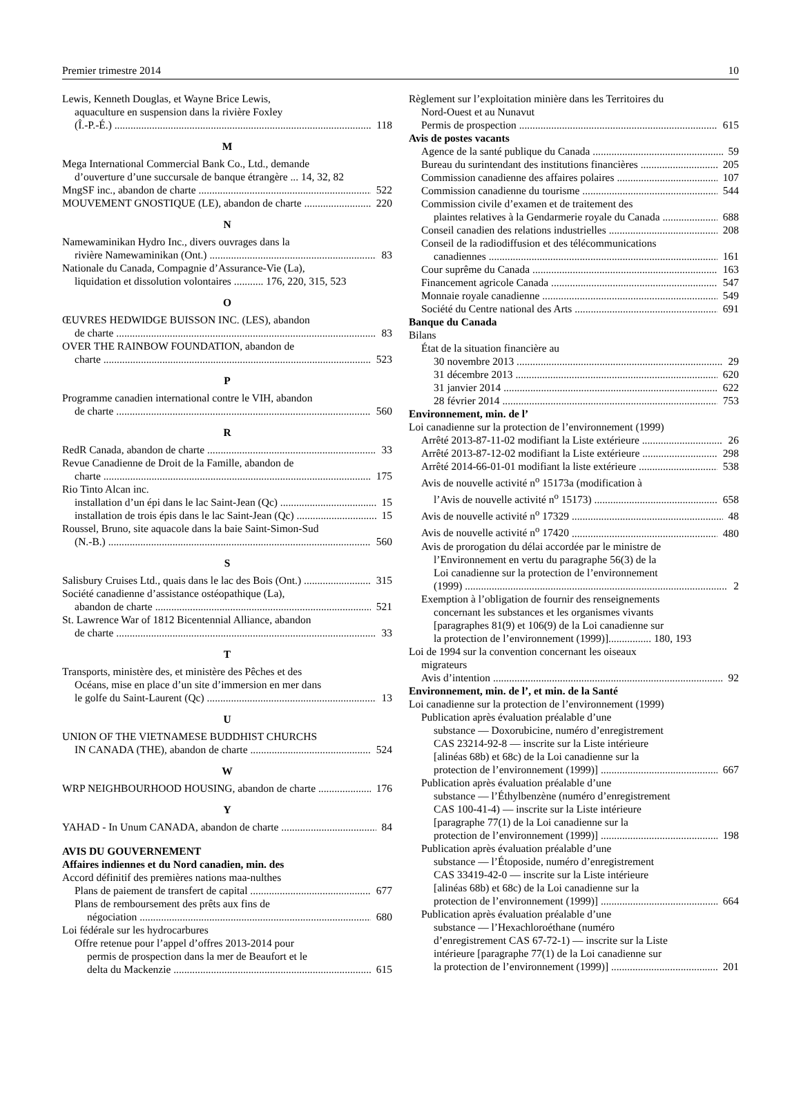Premier trimestre 2014 10
Lewis, Kenneth Douglas, et Wayne Brice Lewis,
aquaculture en suspension dans la rivière Foxley
(Î.-P.-É.) 118
M
Mega International Commercial Bank Co., Ltd., demande
d’ouverture d’une succursale de banque étrangère ... 14, 32, 82
MngSF inc., abandon de charte 522
MOUVEMENT GNOSTIQUE (LE), abandon de charte 220
N
Namewaminikan Hydro Inc., divers ouvrages dans la
rivière Namewaminikan (Ont.) 83
Nationale du Canada, Compagnie d’Assurance-Vie (La),
liquidation et dissolution volontaires ........... 176, 220, 315, 523
O
ŒUVRES HEDWIDGE BUISSON INC. (LES), abandon
de charte 83
OVER THE RAINBOW FOUNDATION, abandon de
charte 523
P
Programme canadien international contre le VIH, abandon
de charte 560
R
RedR Canada, abandon de charte 33
Revue Canadienne de Droit de la Famille, abandon de
charte 175
Rio Tinto Alcan inc.
installation d’un épi dans le lac Saint-Jean (Qc) 15
installation de trois épis dans le lac Saint-Jean (Qc) 15
Roussel, Bruno, site aquacole dans la baie Saint-Simon-Sud
(N.-B.) 560
S
Salisbury Cruises Ltd., quais dans le lac des Bois (Ont.) 315
Société canadienne d’assistance ostéopathique (La),
abandon de charte 521
St. Lawrence War of 1812 Bicentennial Alliance, abandon
de charte 33
T
Transports, ministère des, et ministère des Pêches et des
Océans, mise en place d’un site d’immersion en mer dans
le golfe du Saint-Laurent (Qc) 13
U
UNION OF THE VIETNAMESE BUDDHIST CHURCHS
IN CANADA (THE), abandon de charte 524
W
WRP NEIGHBOURHOOD HOUSING, abandon de charte 176
Y
YAHAD - In Unum CANADA, abandon de charte 84
AVIS DU GOUVERNEMENT
Affaires indiennes et du Nord canadien, min. des
Accord définitif des premières nations maa-nulthes
Plans de paiement de transfert de capital 677
Plans de remboursement des prêts aux fins de
négociation 680
Loi fédérale sur les hydrocarbures
Offre retenue pour l’appel d’offres 2013-2014 pour
permis de prospection dans la mer de Beaufort et le
delta du Mackenzie 615
Règlement sur l’exploitation minière dans les Territoires du
Nord-Ouest et au Nunavut
Permis de prospection 615
Avis de postes vacants
Agence de la santé publique du Canada 59
Bureau du surintendant des institutions financières 205
Commission canadienne des affaires polaires 107
Commission canadienne du tourisme 544
Commission civile d’examen et de traitement des
plaintes relatives à la Gendarmerie royale du Canada 688
Conseil canadien des relations industrielles 208
Conseil de la radiodiffusion et des télécommunications
canadiennes 161
Cour suprême du Canada 163
Financement agricole Canada 547
Monnaie royale canadienne 549
Société du Centre national des Arts 691
Banque du Canada
Bilans
État de la situation financière au
30 novembre 2013 29
31 décembre 2013 620
31 janvier 2014 622
28 février 2014 753
Environnement, min. de l’
Loi canadienne sur la protection de l’environnement (1999)
Arrêté 2013-87-11-02 modifiant la Liste extérieure 26
Arrêté 2013-87-12-02 modifiant la Liste extérieure 298
Arrêté 2014-66-01-01 modifiant la liste extérieure 538
Avis de nouvelle activité n<sup>o</sup> 15173a (modification à
l’Avis de nouvelle activité n<sup>o</sup> 15173) 658
Avis de nouvelle activité n<sup>o</sup> 17329 48
Avis de nouvelle activité n<sup>o</sup> 17420 480
Avis de prorogation du délai accordée par le ministre de
l’Environnement en vertu du paragraphe 56(3) de la
Loi canadienne sur la protection de l’environnement
(1999) 2
Exemption à l’obligation de fournir des renseignements
concernant les substances et les organismes vivants
[paragraphes 81(9) et 106(9) de la Loi canadienne sur
la protection de l’environnement (1999)]................ 180, 193
Loi de 1994 sur la convention concernant les oiseaux
migrateurs
Avis d’intention 92
Environnement, min. de l’, et min. de la Santé
Loi canadienne sur la protection de l’environnement (1999)
Publication après évaluation préalable d’une
substance — Doxorubicine, numéro d’enregistrement
CAS 23214-92-8 — inscrite sur la Liste intérieure
[alinéas 68b) et 68c) de la Loi canadienne sur la
protection de l’environnement (1999)] 667
Publication après évaluation préalable d’une
substance — l’Éthylbenzène (numéro d’enregistrement
CAS 100-41-4) — inscrite sur la Liste intérieure
[paragraphe 77(1) de la Loi canadienne sur la
protection de l’environnement (1999)] 198
Publication après évaluation préalable d’une
substance — l’Étoposide, numéro d’enregistrement
CAS 33419-42-0 — inscrite sur la Liste intérieure
[alinéas 68b) et 68c) de la Loi canadienne sur la
protection de l’environnement (1999)] 664
Publication après évaluation préalable d’une
substance — l’Hexachloroéthane (numéro
d’enregistrement CAS 67-72-1) — inscrite sur la Liste
intérieure [paragraphe 77(1) de la Loi canadienne sur
la protection de l’environnement (1999)] 201